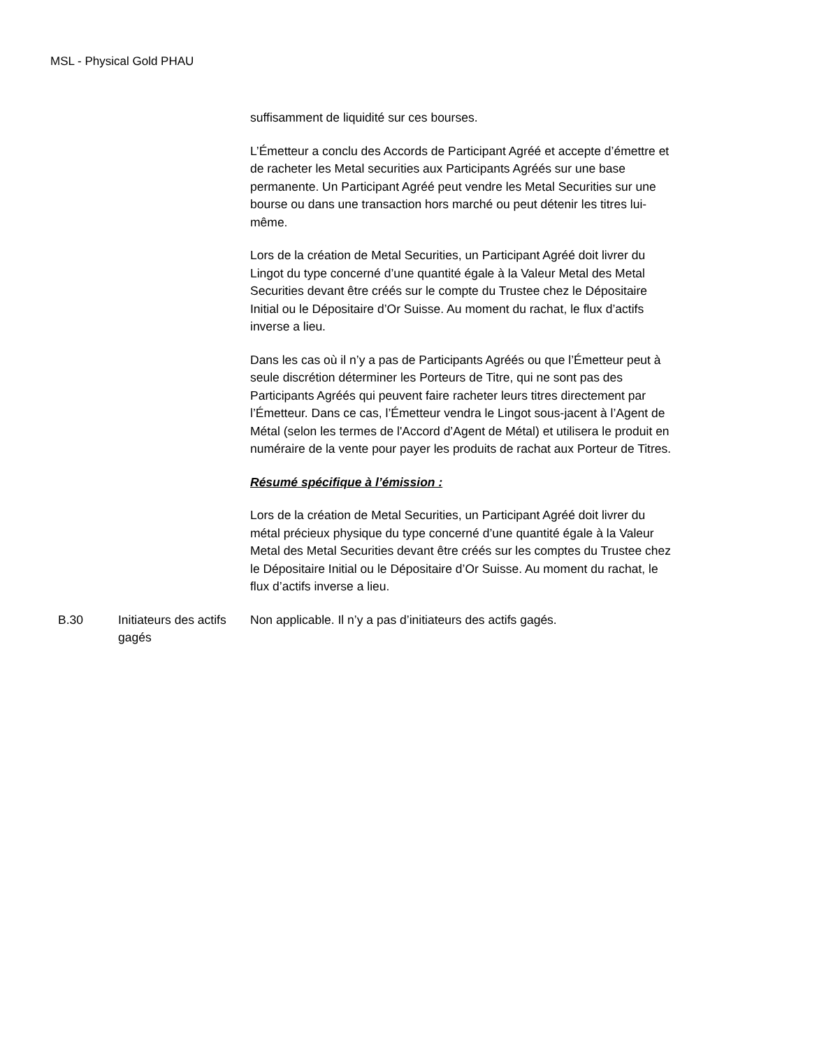MSL - Physical Gold PHAU
suffisamment de liquidité sur ces bourses.
L’Émetteur a conclu des Accords de Participant Agréé et accepte d’émettre et de racheter les Metal securities aux Participants Agréés sur une base permanente. Un Participant Agréé peut vendre les Metal Securities sur une bourse ou dans une transaction hors marché ou peut détenir les titres lui-même.
Lors de la création de Metal Securities, un Participant Agréé doit livrer du Lingot du type concerné d’une quantité égale à la Valeur Metal des Metal Securities devant être créés sur le compte du Trustee chez le Dépositaire Initial ou le Dépositaire d’Or Suisse. Au moment du rachat, le flux d’actifs inverse a lieu.
Dans les cas où il n’y a pas de Participants Agréés ou que l’Émetteur peut à seule discrétion déterminer les Porteurs de Titre, qui ne sont pas des Participants Agréés qui peuvent faire racheter leurs titres directement par l’Émetteur. Dans ce cas, l’Émetteur vendra le Lingot sous-jacent à l’Agent de Métal (selon les termes de l'Accord d’Agent de Métal) et utilisera le produit en numéraire de la vente pour payer les produits de rachat aux Porteur de Titres.
Résumé spécifique à l’émission :
Lors de la création de Metal Securities, un Participant Agréé doit livrer du métal précieux physique du type concerné d’une quantité égale à la Valeur Metal des Metal Securities devant être créés sur les comptes du Trustee chez le Dépositaire Initial ou le Dépositaire d’Or Suisse. Au moment du rachat, le flux d’actifs inverse a lieu.
B.30 Initiateurs des actifs gagés
Non applicable. Il n’y a pas d’initiateurs des actifs gagés.